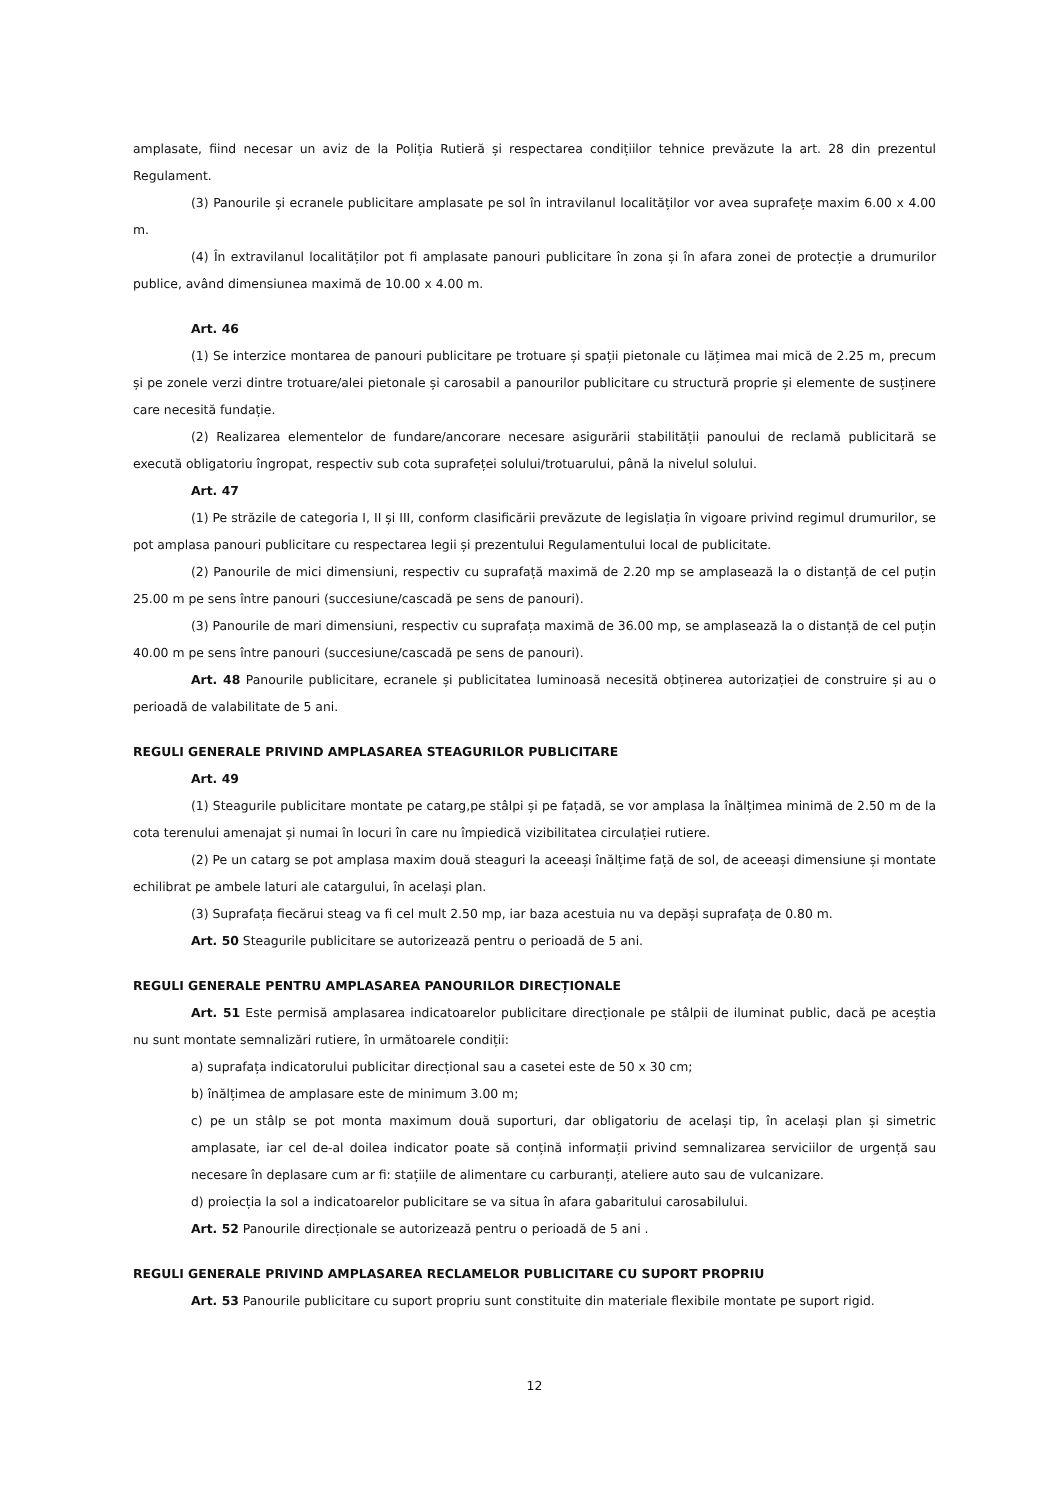amplasate, fiind necesar un aviz de la Poliția Rutieră și respectarea condițiilor tehnice prevăzute la art. 28 din prezentul Regulament.
(3) Panourile și ecranele publicitare amplasate pe sol în intravilanul localităților vor avea suprafețe maxim 6.00 x 4.00 m.
(4) În extravilanul localităților pot fi amplasate panouri publicitare în zona și în afara zonei de protecție a drumurilor publice, având dimensiunea maximă de 10.00 x 4.00 m.
Art. 46
(1) Se interzice montarea de panouri publicitare pe trotuare și spații pietonale cu lățimea mai mică de 2.25 m, precum și pe zonele verzi dintre trotuare/alei pietonale și carosabil a panourilor publicitare cu structură proprie și elemente de susținere care necesită fundație.
(2) Realizarea elementelor de fundare/ancorare necesare asigurării stabilității panoului de reclamă publicitară se execută obligatoriu îngropat, respectiv sub cota suprafeței solului/trotuarului, până la nivelul solului.
Art. 47
(1) Pe străzile de categoria I, II și III, conform clasificării prevăzute de legislația în vigoare privind regimul drumurilor, se pot amplasa panouri publicitare cu respectarea legii și prezentului Regulamentului local de publicitate.
(2) Panourile de mici dimensiuni, respectiv cu suprafață maximă de 2.20 mp se amplasează la o distanță de cel puțin 25.00 m pe sens între panouri (succesiune/cascadă pe sens de panouri).
(3) Panourile de mari dimensiuni, respectiv cu suprafața maximă de 36.00 mp, se amplasează la o distanță de cel puțin 40.00 m pe sens între panouri (succesiune/cascadă pe sens de panouri).
Art. 48 Panourile publicitare, ecranele și publicitatea luminoasă necesită obținerea autorizației de construire și au o perioadă de valabilitate de 5 ani.
REGULI GENERALE PRIVIND AMPLASAREA STEAGURILOR PUBLICITARE
Art. 49
(1) Steagurile publicitare montate pe catarg,pe stâlpi și pe fațadă, se vor amplasa la înălțimea minimă de 2.50 m de la cota terenului amenajat și numai în locuri în care nu împiedică vizibilitatea circulației rutiere.
(2) Pe un catarg se pot amplasa maxim două steaguri la aceeași înălțime față de sol, de aceeași dimensiune și montate echilibrat pe ambele laturi ale catargului, în același plan.
(3) Suprafața fiecărui steag va fi cel mult 2.50 mp, iar baza acestuia nu va depăși suprafața de 0.80 m.
Art. 50 Steagurile publicitare se autorizează pentru o perioadă de 5 ani.
REGULI GENERALE PENTRU AMPLASAREA PANOURILOR DIRECȚIONALE
Art. 51 Este permisă amplasarea indicatoarelor publicitare direcționale pe stâlpii de iluminat public, dacă pe aceștia nu sunt montate semnalizări rutiere, în următoarele condiții:
a) suprafața indicatorului publicitar direcțional sau a casetei este de 50 x 30 cm;
b) înălțimea de amplasare este de minimum 3.00 m;
c) pe un stâlp se pot monta maximum două suporturi, dar obligatoriu de același tip, în același plan și simetric amplasate, iar cel de-al doilea indicator poate să conțină informații privind semnalizarea serviciilor de urgență sau necesare în deplasare cum ar fi: stațiile de alimentare cu carburanți, ateliere auto sau de vulcanizare.
d) proiecția la sol a indicatoarelor publicitare se va situa în afara gabaritului carosabilului.
Art. 52 Panourile direcționale se autorizează pentru o perioadă de 5 ani .
REGULI GENERALE PRIVIND AMPLASAREA RECLAMELOR PUBLICITARE CU SUPORT PROPRIU
Art. 53 Panourile publicitare cu suport propriu sunt constituite din materiale flexibile montate pe suport rigid.
12